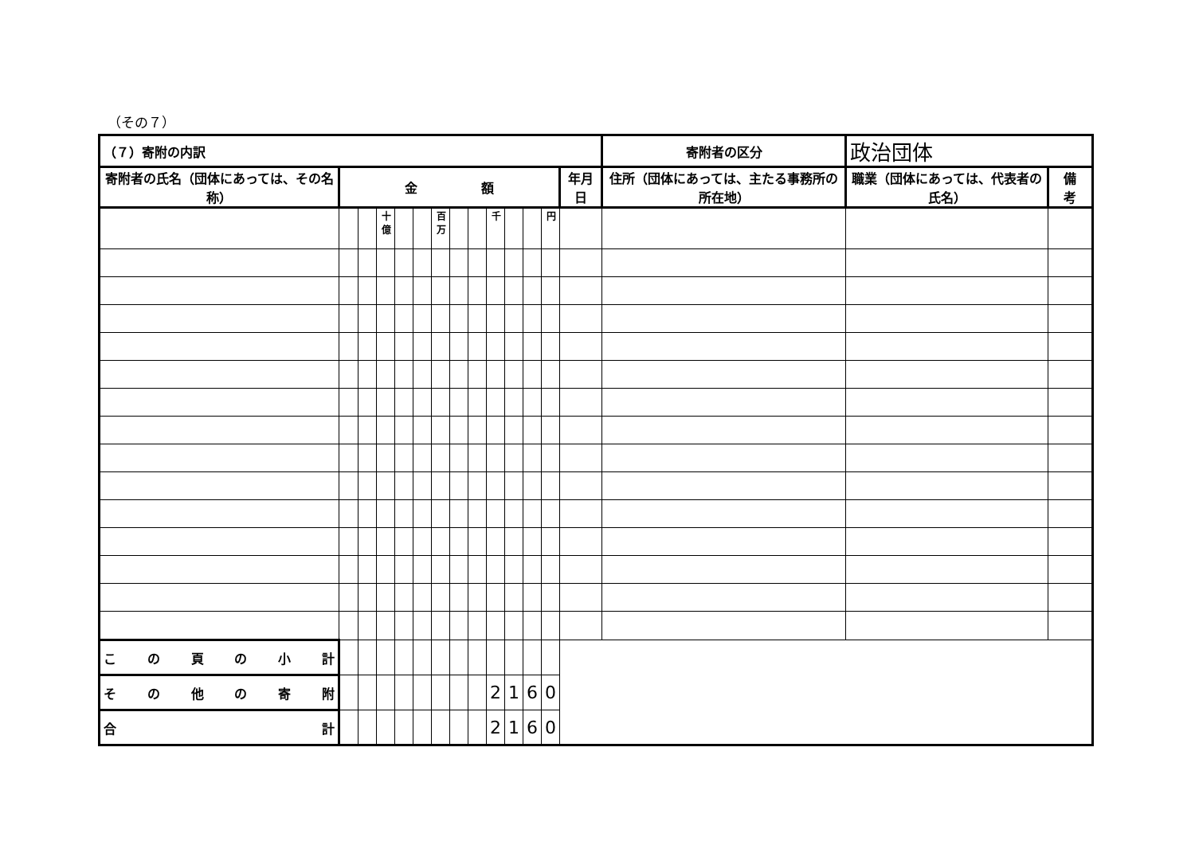（その７）
| （７）寄附の内訳 | | | | | | | | | | | | | | 寄附者の区分 | 政治団体 | |
| 寄附者の氏名（団体にあっては、その名称） | 金 額 | | | | | | | | | | | | 年月日 | 住所（団体にあっては、主たる事務所の所在地） | 職業（団体にあっては、代表者の氏名） | 備 考 |
| | | | 十億 | | | 百万 | | | 千 | | | 円 | | | | |
| こ の 頁 の 小 計 | | | | | | | | | | | | | | | | |
| その他の寄附 | | | | | | | | | 2 | 1 | 6 | 0 | | | | |
| 合 計 | | | | | | | | | 2 | 1 | 6 | 0 | | | | |